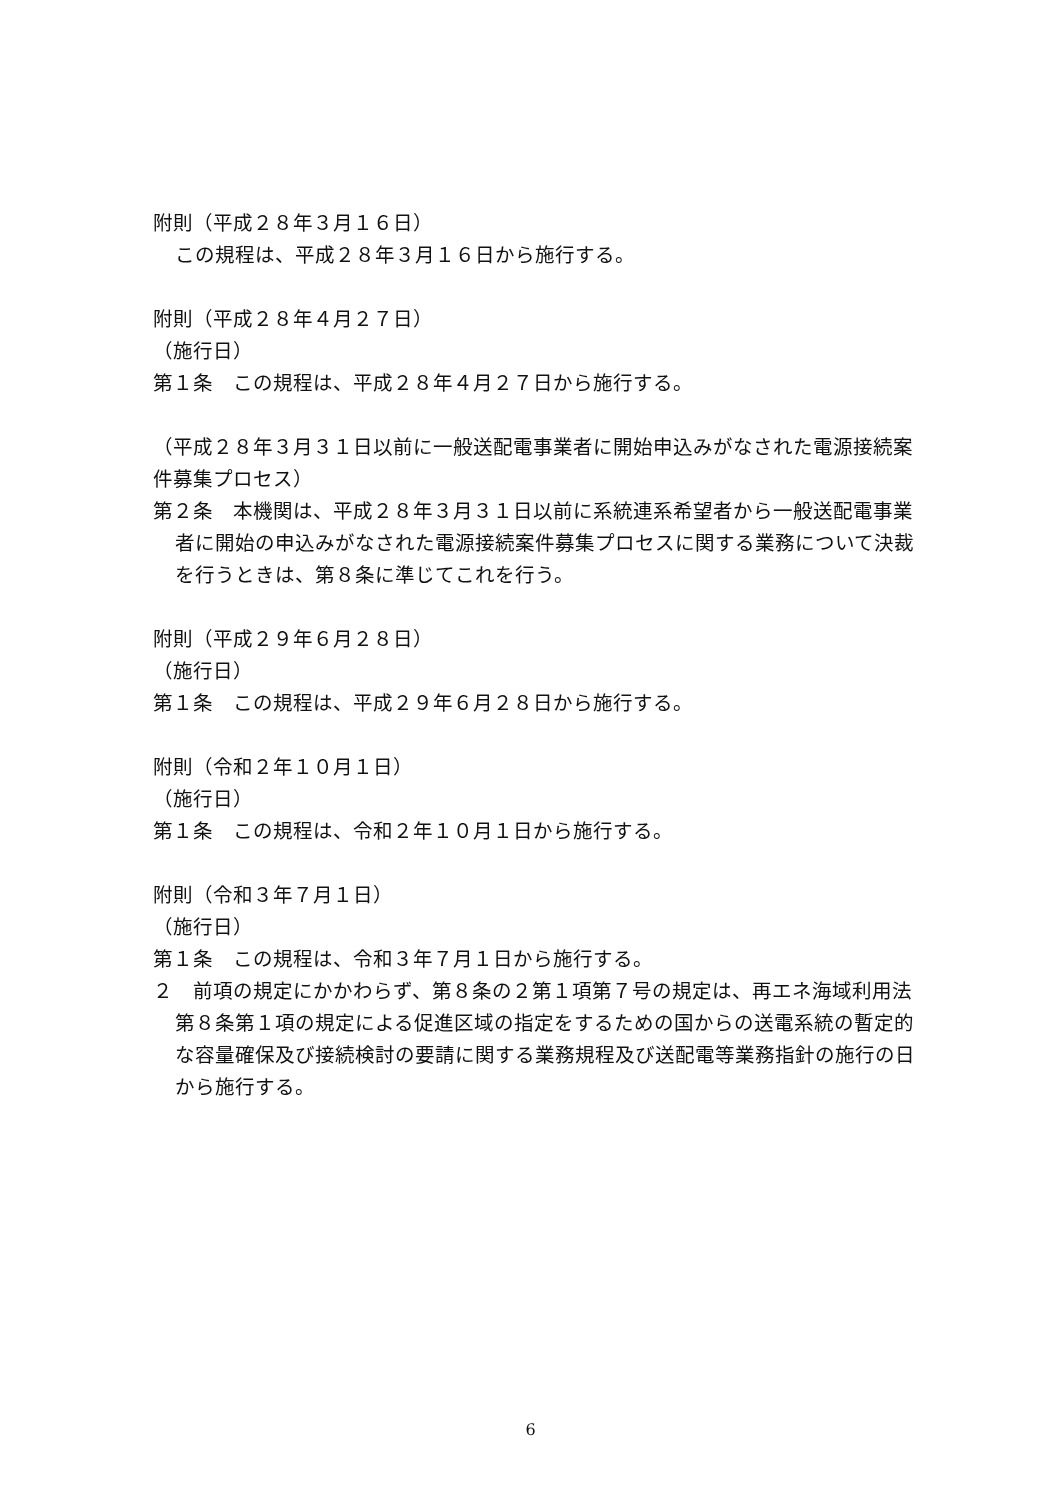附則（平成２８年３月１６日）
この規程は、平成２８年３月１６日から施行する。
附則（平成２８年４月２７日）
（施行日）
第１条　この規程は、平成２８年４月２７日から施行する。
（平成２８年３月３１日以前に一般送配電事業者に開始申込みがなされた電源接続案件募集プロセス）
第２条　本機関は、平成２８年３月３１日以前に系統連系希望者から一般送配電事業者に開始の申込みがなされた電源接続案件募集プロセスに関する業務について決裁を行うときは、第８条に準じてこれを行う。
附則（平成２９年６月２８日）
（施行日）
第１条　この規程は、平成２９年６月２８日から施行する。
附則（令和２年１０月１日）
（施行日）
第１条　この規程は、令和２年１０月１日から施行する。
附則（令和３年７月１日）
（施行日）
第１条　この規程は、令和３年７月１日から施行する。
２　前項の規定にかかわらず、第８条の２第１項第７号の規定は、再エネ海域利用法第８条第１項の規定による促進区域の指定をするための国からの送電系統の暫定的な容量確保及び接続検討の要請に関する業務規程及び送配電等業務指針の施行の日から施行する。
6